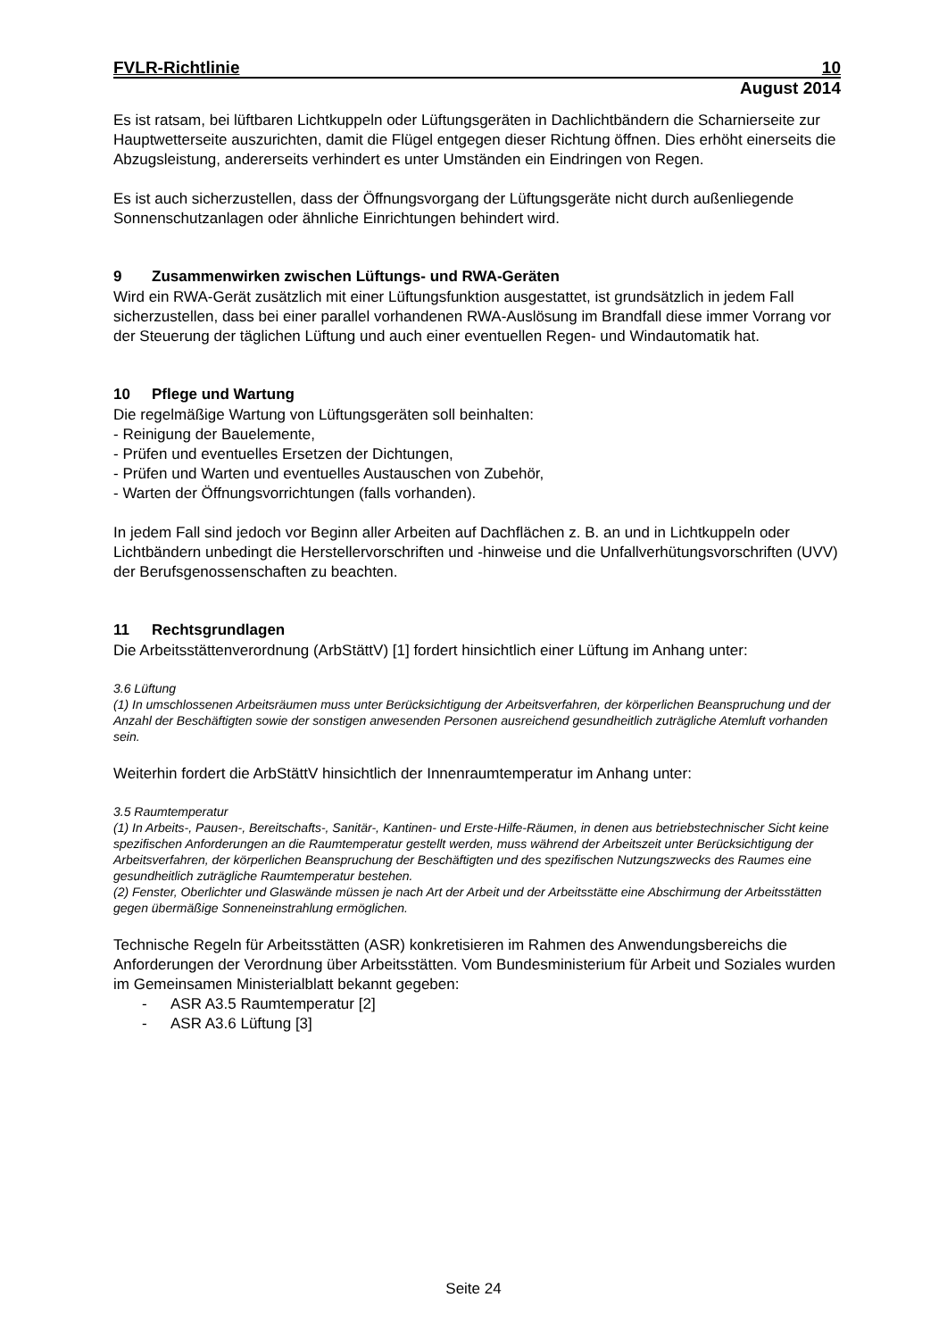FVLR-Richtlinie 10
August 2014
Es ist ratsam, bei lüftbaren Lichtkuppeln oder Lüftungsgeräten in Dachlichtbändern die Scharnierseite zur Hauptwetterseite auszurichten, damit die Flügel entgegen dieser Richtung öffnen. Dies erhöht einerseits die Abzugsleistung, andererseits verhindert es unter Umständen ein Eindringen von Regen.
Es ist auch sicherzustellen, dass der Öffnungsvorgang der Lüftungsgeräte nicht durch außenliegende Sonnenschutzanlagen oder ähnliche Einrichtungen behindert wird.
9 Zusammenwirken zwischen Lüftungs- und RWA-Geräten
Wird ein RWA-Gerät zusätzlich mit einer Lüftungsfunktion ausgestattet, ist grundsätzlich in jedem Fall sicherzustellen, dass bei einer parallel vorhandenen RWA-Auslösung im Brandfall diese immer Vorrang vor der Steuerung der täglichen Lüftung und auch einer eventuellen Regen- und Windautomatik hat.
10 Pflege und Wartung
Die regelmäßige Wartung von Lüftungsgeräten soll beinhalten:
- Reinigung der Bauelemente,
- Prüfen und eventuelles Ersetzen der Dichtungen,
- Prüfen und Warten und eventuelles Austauschen von Zubehör,
- Warten der Öffnungsvorrichtungen (falls vorhanden).
In jedem Fall sind jedoch vor Beginn aller Arbeiten auf Dachflächen z. B. an und in Lichtkuppeln oder Lichtbändern unbedingt die Herstellervorschriften und -hinweise und die Unfallverhütungsvorschriften (UVV) der Berufsgenossenschaften zu beachten.
11 Rechtsgrundlagen
Die Arbeitsstättenverordnung (ArbStättV) [1] fordert hinsichtlich einer Lüftung im Anhang unter:
3.6 Lüftung
(1) In umschlossenen Arbeitsräumen muss unter Berücksichtigung der Arbeitsverfahren, der körperlichen Beanspruchung und der Anzahl der Beschäftigten sowie der sonstigen anwesenden Personen ausreichend gesundheitlich zuträgliche Atemluft vorhanden sein.
Weiterhin fordert die ArbStättV hinsichtlich der Innenraumtemperatur im Anhang unter:
3.5 Raumtemperatur
(1) In Arbeits-, Pausen-, Bereitschafts-, Sanitär-, Kantinen- und Erste-Hilfe-Räumen, in denen aus betriebstechnischer Sicht keine spezifischen Anforderungen an die Raumtemperatur gestellt werden, muss während der Arbeitszeit unter Berücksichtigung der Arbeitsverfahren, der körperlichen Beanspruchung der Beschäftigten und des spezifischen Nutzungszwecks des Raumes eine gesundheitlich zuträgliche Raumtemperatur bestehen.
(2) Fenster, Oberlichter und Glaswände müssen je nach Art der Arbeit und der Arbeitsstätte eine Abschirmung der Arbeitsstätten gegen übermäßige Sonneneinstrahlung ermöglichen.
Technische Regeln für Arbeitsstätten (ASR) konkretisieren im Rahmen des Anwendungsbereichs die Anforderungen der Verordnung über Arbeitsstätten. Vom Bundesministerium für Arbeit und Soziales wurden im Gemeinsamen Ministerialblatt bekannt gegeben:
- ASR A3.5 Raumtemperatur [2]
- ASR A3.6 Lüftung [3]
Seite 24